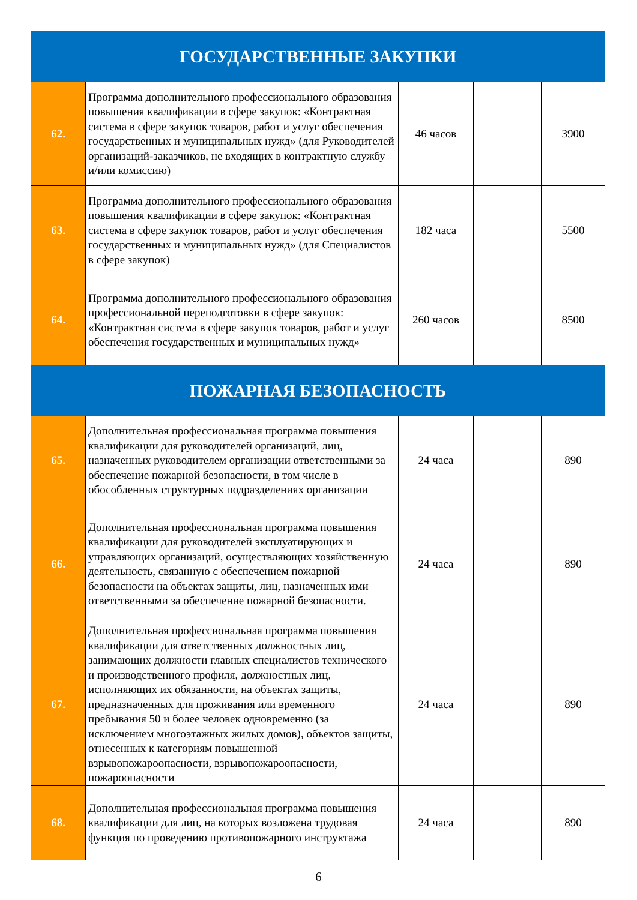| ГОСУДАРСТВЕННЫЕ ЗАКУПКИ | | | | |
| 62. | Программа дополнительного профессионального образования повышения квалификации в сфере закупок: «Контрактная система в сфере закупок товаров, работ и услуг обеспечения государственных и муниципальных нужд» (для Руководителей организаций-заказчиков, не входящих в контрактную службу и/или комиссию) | 46 часов | | 3900 |
| 63. | Программа дополнительного профессионального образования повышения квалификации в сфере закупок: «Контрактная система в сфере закупок товаров, работ и услуг обеспечения государственных и муниципальных нужд» (для Специалистов в сфере закупок) | 182 часа | | 5500 |
| 64. | Программа дополнительного профессионального образования профессиональной переподготовки в сфере закупок: «Контрактная система в сфере закупок товаров, работ и услуг обеспечения государственных и муниципальных нужд» | 260 часов | | 8500 |
| ПОЖАРНАЯ БЕЗОПАСНОСТЬ | | | | |
| 65. | Дополнительная профессиональная программа повышения квалификации для руководителей организаций, лиц, назначенных руководителем организации ответственными за обеспечение пожарной безопасности, в том числе в обособленных структурных подразделениях организации | 24 часа | | 890 |
| 66. | Дополнительная профессиональная программа повышения квалификации для руководителей эксплуатирующих и управляющих организаций, осуществляющих хозяйственную деятельность, связанную с обеспечением пожарной безопасности на объектах защиты, лиц, назначенных ими ответственными за обеспечение пожарной безопасности. | 24 часа | | 890 |
| 67. | Дополнительная профессиональная программа повышения квалификации для ответственных должностных лиц, занимающих должности главных специалистов технического и производственного профиля, должностных лиц, исполняющих их обязанности, на объектах защиты, предназначенных для проживания или временного пребывания 50 и более человек одновременно (за исключением многоэтажных жилых домов), объектов защиты, отнесенных к категориям повышенной взрывопожароопасности, взрывопожароопасности, пожароопасности | 24 часа | | 890 |
| 68. | Дополнительная профессиональная программа повышения квалификации для лиц, на которых возложена трудовая функция по проведению противопожарного инструктажа | 24 часа | | 890 |
6